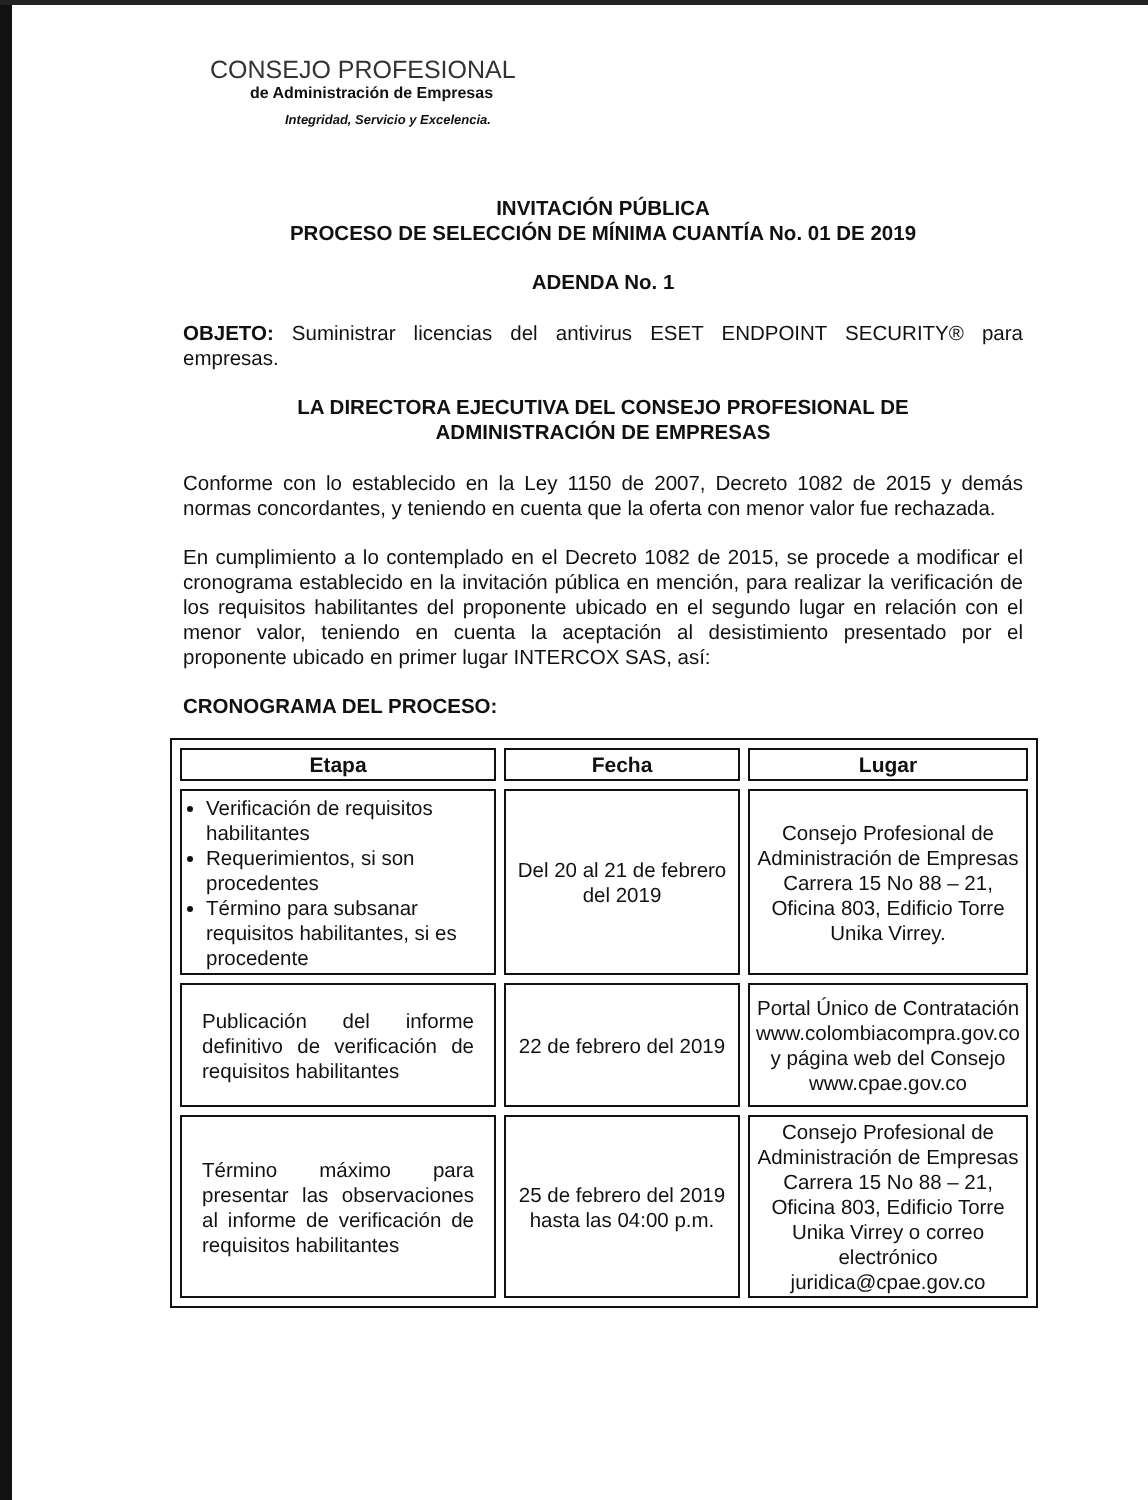CONSEJO PROFESIONAL
de Administración de Empresas
Integridad, Servicio y Excelencia.
INVITACIÓN PÚBLICA
PROCESO DE SELECCIÓN DE MÍNIMA CUANTÍA No. 01 DE 2019
ADENDA No. 1
OBJETO: Suministrar licencias del antivirus ESET ENDPOINT SECURITY® para empresas.
LA DIRECTORA EJECUTIVA DEL CONSEJO PROFESIONAL DE
ADMINISTRACIÓN DE EMPRESAS
Conforme con lo establecido en la Ley 1150 de 2007, Decreto 1082 de 2015 y demás normas concordantes, y teniendo en cuenta que la oferta con menor valor fue rechazada.
En cumplimiento a lo contemplado en el Decreto 1082 de 2015, se procede a modificar el cronograma establecido en la invitación pública en mención, para realizar la verificación de los requisitos habilitantes del proponente ubicado en el segundo lugar en relación con el menor valor, teniendo en cuenta la aceptación al desistimiento presentado por el proponente ubicado en primer lugar INTERCOX SAS, así:
CRONOGRAMA DEL PROCESO:
| Etapa | Fecha | Lugar |
| --- | --- | --- |
| Verificación de requisitos habilitantes Requerimientos, si son procedentes Término para subsanar requisitos habilitantes, si es procedente | Del 20 al 21 de febrero del 2019 | Consejo Profesional de Administración de Empresas Carrera 15 No 88 – 21, Oficina 803, Edificio Torre Unika Virrey. |
| Publicación del informe definitivo de verificación de requisitos habilitantes | 22 de febrero del 2019 | Portal Único de Contratación www.colombiacompra.gov.co y página web del Consejo www.cpae.gov.co |
| Término máximo para presentar las observaciones al informe de verificación de requisitos habilitantes | 25 de febrero del 2019 hasta las 04:00 p.m. | Consejo Profesional de Administración de Empresas Carrera 15 No 88 – 21, Oficina 803, Edificio Torre Unika Virrey o correo electrónico juridica@cpae.gov.co |